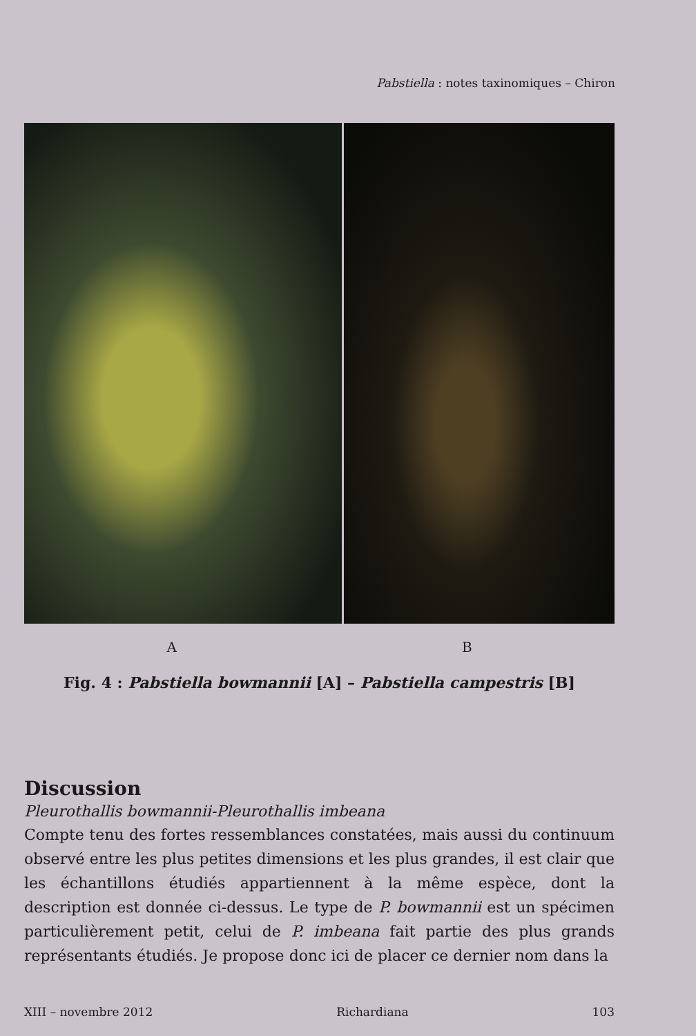Pabstiella : notes taxinomiques – Chiron
A B
Fig. 4 : Pabstiella bowmannii [A] – Pabstiella campestris [B]
Discussion
Pleurothallis bowmannii-Pleurothallis imbeana
Compte tenu des fortes ressemblances constatées, mais aussi du continuum observé entre les plus petites dimensions et les plus grandes, il est clair que les échantillons étudiés appartiennent à la même espèce, dont la description est donnée ci-dessus. Le type de P. bowmannii est un spécimen particulièrement petit, celui de P. imbeana fait partie des plus grands représentants étudiés. Je propose donc ici de placer ce dernier nom dans la
XIII – novembre 2012 Richardiana 103